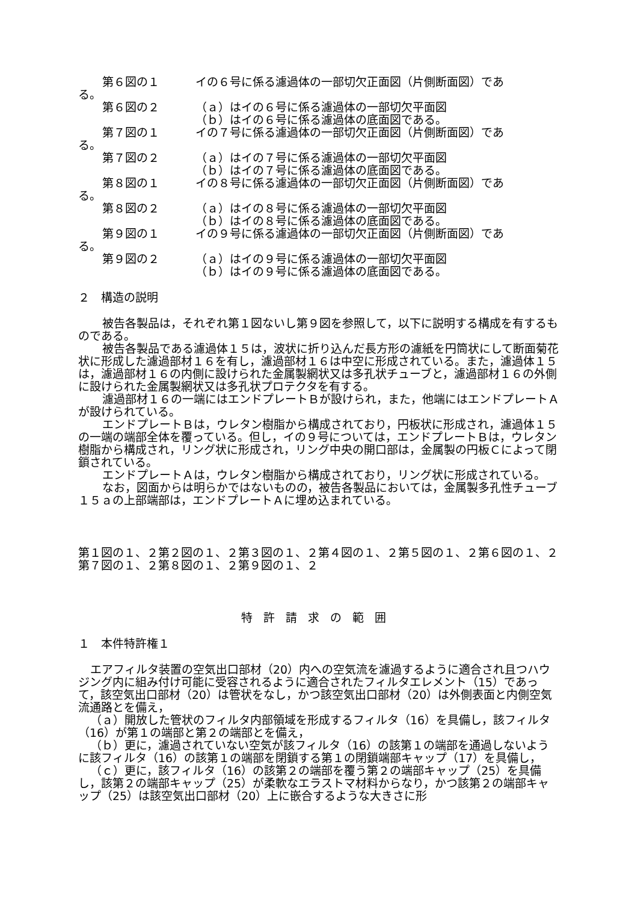第６図の１ イの６号に係る濾過体の一部切欠正面図（片側断面図）であ
る。
第６図の２ （ａ）はイの６号に係る濾過体の一部切欠平面図
（ｂ）はイの６号に係る濾過体の底面図である。
第７図の１ イの７号に係る濾過体の一部切欠正面図（片側断面図）であ
る。
第７図の２ （ａ）はイの７号に係る濾過体の一部切欠平面図
（ｂ）はイの７号に係る濾過体の底面図である。
第８図の１ イの８号に係る濾過体の一部切欠正面図（片側断面図）であ
る。
第８図の２ （ａ）はイの８号に係る濾過体の一部切欠平面図
（ｂ）はイの８号に係る濾過体の底面図である。
第９図の１ イの９号に係る濾過体の一部切欠正面図（片側断面図）であ
る。
第９図の２ （ａ）はイの９号に係る濾過体の一部切欠平面図
（ｂ）はイの９号に係る濾過体の底面図である。
２　構造の説明
被告各製品は，それぞれ第１図ないし第９図を参照して，以下に説明する構成を有するものである。
被告各製品である濾過体１５は，波状に折り込んだ長方形の濾紙を円筒状にして断面菊花状に形成した濾過部材１６を有し，濾過部材１６は中空に形成されている。また，濾過体１５は，濾過部材１６の内側に設けられた金属製網状又は多孔状チューブと，濾過部材１６の外側に設けられた金属製網状又は多孔状プロテクタを有する。
濾過部材１６の一端にはエンドプレートＢが設けられ，また，他端にはエンドプレートＡが設けられている。
エンドプレートＢは，ウレタン樹脂から構成されており，円板状に形成され，濾過体１５の一端の端部全体を覆っている。但し，イの９号については，エンドプレートＢは，ウレタン樹脂から構成され，リング状に形成され，リング中央の開口部は，金属製の円板Ｃによって閉鎖されている。
エンドプレートＡは，ウレタン樹脂から構成されており，リング状に形成されている。
なお，図面からは明らかではないものの，被告各製品においては，金属製多孔性チューブ１５ａの上部端部は，エンドプレートＡに埋め込まれている。
第１図の１、２第２図の１、２第３図の１、２第４図の１、２第５図の１、２第６図の１、２第７図の１、２第８図の１、２第９図の１、２
特許請求の範囲
１　本件特許権１
エアフィルタ装置の空気出口部材（20）内への空気流を濾過するように適合され且つハウジング内に組み付け可能に受容されるように適合されたフィルタエレメント（15）であって，該空気出口部材（20）は管状をなし，かつ該空気出口部材（20）は外側表面と内側空気流通路とを備え，
（ａ）開放した管状のフィルタ内部領域を形成するフィルタ（16）を具備し，該フィルタ（16）が第１の端部と第２の端部とを備え，
（ｂ）更に，濾過されていない空気が該フィルタ（16）の該第１の端部を通過しないように該フィルタ（16）の該第１の端部を閉鎖する第１の閉鎖端部キャップ（17）を具備し，
（ｃ）更に，該フィルタ（16）の該第２の端部を覆う第２の端部キャップ（25）を具備し，該第２の端部キャップ（25）が柔軟なエラストマ材料からなり，かつ該第２の端部キャップ（25）は該空気出口部材（20）上に嵌合するような大きさに形